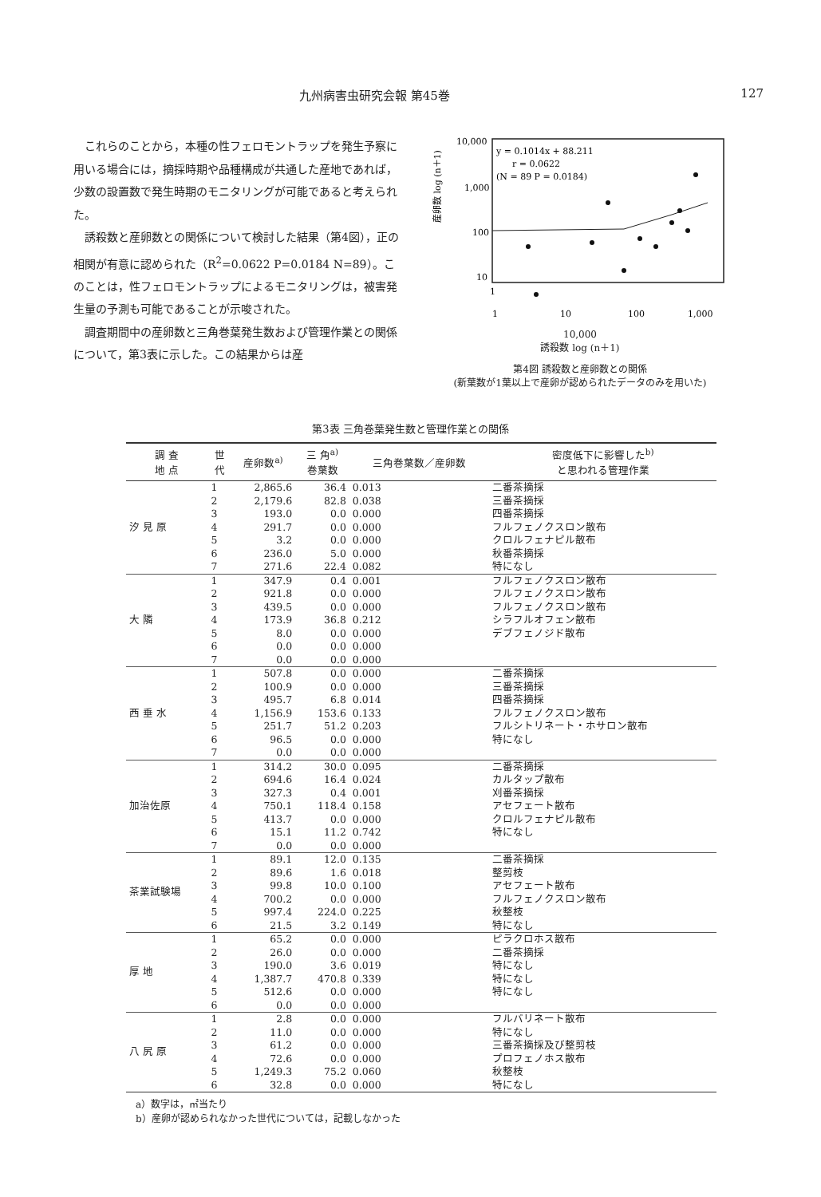九州病害虫研究会報 第45巻 127
これらのことから，本種の性フェロモントラップを発生予察に用いる場合には，摘採時期や品種構成が共通した産地であれば，少数の設置数で発生時期のモニタリングが可能であると考えられた。
誘殺数と産卵数との関係について検討した結果（第4図），正の相関が有意に認められた（R<sup>2</sup>=0.0622 P=0.0184 N=89）。このことは，性フェロモントラップによるモニタリングは，被害発生量の予測も可能であることが示唆された。
調査期間中の産卵数と三角巻葉発生数および管理作業との関係について，第3表に示した。この結果からは産
産卵数 log (n＋1)
10,000
1,000
100
10
y = 0.1014x + 88.211
r = 0.0622
(N = 89 P = 0.0184)
1
1
10
100
1,000
10,000
誘殺数 log (n＋1)
第4図 誘殺数と産卵数との関係
(新葉数が1葉以上で産卵が認められたデータのみを用いた)
第3表 三角巻葉発生数と管理作業との関係
| 調 査 地 点 | 世 代 | 産卵数<sup>a)</sup> | 三 角<sup>a)</sup> 巻葉数 | 三角巻葉数／産卵数 | 密度低下に影響した<sup>b)</sup> と思われる管理作業 |
| --- | --- | --- | --- | --- | --- |
| 汐 見 原 | 1 | 2,865.6 | 36.4 | 0.013 | 二番茶摘採 |
| | 2 | 2,179.6 | 82.8 | 0.038 | 三番茶摘採 |
| | 3 | 193.0 | 0.0 | 0.000 | 四番茶摘採 |
| | 4 | 291.7 | 0.0 | 0.000 | フルフェノクスロン散布 |
| | 5 | 3.2 | 0.0 | 0.000 | クロルフェナピル散布 |
| | 6 | 236.0 | 5.0 | 0.000 | 秋番茶摘採 |
| | 7 | 271.6 | 22.4 | 0.082 | 特になし |
| 大 隣 | 1 | 347.9 | 0.4 | 0.001 | フルフェノクスロン散布 |
| | 2 | 921.8 | 0.0 | 0.000 | フルフェノクスロン散布 |
| | 3 | 439.5 | 0.0 | 0.000 | フルフェノクスロン散布 |
| | 4 | 173.9 | 36.8 | 0.212 | シラフルオフェン散布 |
| | 5 | 8.0 | 0.0 | 0.000 | デブフェノジド散布 |
| | 6 | 0.0 | 0.0 | 0.000 | |
| | 7 | 0.0 | 0.0 | 0.000 | |
| 西 垂 水 | 1 | 507.8 | 0.0 | 0.000 | 二番茶摘採 |
| | 2 | 100.9 | 0.0 | 0.000 | 三番茶摘採 |
| | 3 | 495.7 | 6.8 | 0.014 | 四番茶摘採 |
| | 4 | 1,156.9 | 153.6 | 0.133 | フルフェノクスロン散布 |
| | 5 | 251.7 | 51.2 | 0.203 | フルシトリネート・ホサロン散布 |
| | 6 | 96.5 | 0.0 | 0.000 | 特になし |
| | 7 | 0.0 | 0.0 | 0.000 | |
| 加治佐原 | 1 | 314.2 | 30.0 | 0.095 | 二番茶摘採 |
| | 2 | 694.6 | 16.4 | 0.024 | カルタップ散布 |
| | 3 | 327.3 | 0.4 | 0.001 | 刈番茶摘採 |
| | 4 | 750.1 | 118.4 | 0.158 | アセフェート散布 |
| | 5 | 413.7 | 0.0 | 0.000 | クロルフェナピル散布 |
| | 6 | 15.1 | 11.2 | 0.742 | 特になし |
| | 7 | 0.0 | 0.0 | 0.000 | |
| 茶業試験場 | 1 | 89.1 | 12.0 | 0.135 | 二番茶摘採 |
| | 2 | 89.6 | 1.6 | 0.018 | 整剪枝 |
| | 3 | 99.8 | 10.0 | 0.100 | アセフェート散布 |
| | 4 | 700.2 | 0.0 | 0.000 | フルフェノクスロン散布 |
| | 5 | 997.4 | 224.0 | 0.225 | 秋整枝 |
| | 6 | 21.5 | 3.2 | 0.149 | 特になし |
| 厚 地 | 1 | 65.2 | 0.0 | 0.000 | ピラクロホス散布 |
| | 2 | 26.0 | 0.0 | 0.000 | 二番茶摘採 |
| | 3 | 190.0 | 3.6 | 0.019 | 特になし |
| | 4 | 1,387.7 | 470.8 | 0.339 | 特になし |
| | 5 | 512.6 | 0.0 | 0.000 | 特になし |
| | 6 | 0.0 | 0.0 | 0.000 | |
| 八 尻 原 | 1 | 2.8 | 0.0 | 0.000 | フルバリネート散布 |
| | 2 | 11.0 | 0.0 | 0.000 | 特になし |
| | 3 | 61.2 | 0.0 | 0.000 | 三番茶摘採及び整剪枝 |
| | 4 | 72.6 | 0.0 | 0.000 | プロフェノホス散布 |
| | 5 | 1,249.3 | 75.2 | 0.060 | 秋整枝 |
| | 6 | 32.8 | 0.0 | 0.000 | 特になし |
a）数字は，㎡当たり
b）産卵が認められなかった世代については，記載しなかった